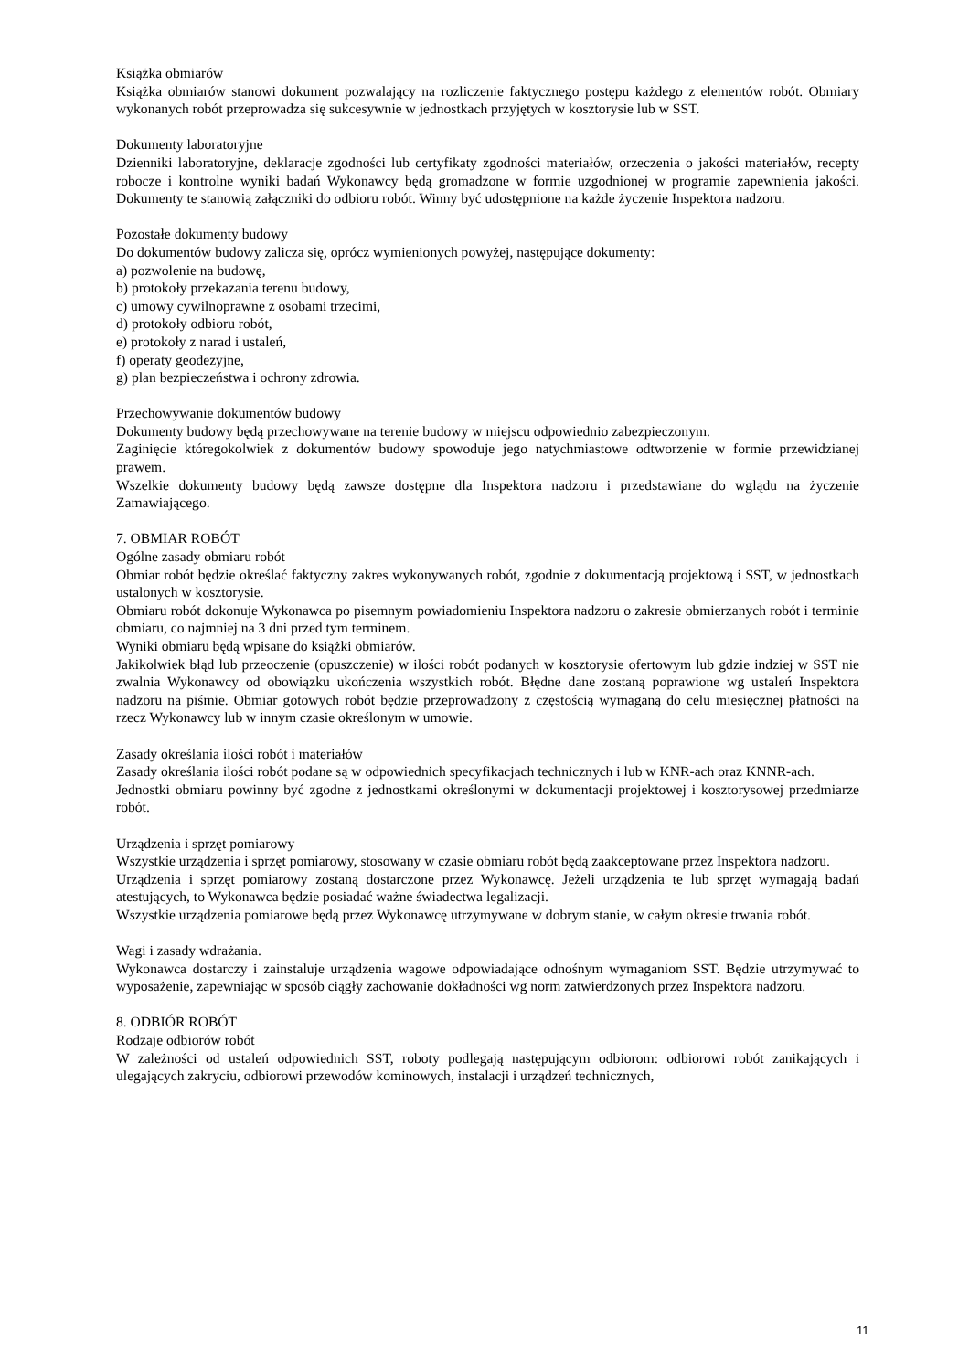Książka obmiarów
Książka obmiarów stanowi dokument pozwalający na rozliczenie faktycznego postępu każdego z elementów robót. Obmiary wykonanych robót przeprowadza się sukcesywnie w jednostkach przyjętych w kosztorysie lub w SST.
Dokumenty laboratoryjne
Dzienniki laboratoryjne, deklaracje zgodności lub certyfikaty zgodności materiałów, orzeczenia o jakości materiałów, recepty robocze i kontrolne wyniki badań Wykonawcy będą gromadzone w formie uzgodnionej w programie zapewnienia jakości. Dokumenty te stanowią załączniki do odbioru robót. Winny być udostępnione na każde życzenie Inspektora nadzoru.
Pozostałe dokumenty budowy
Do dokumentów budowy zalicza się, oprócz wymienionych powyżej, następujące dokumenty:
a) pozwolenie na budowę,
b) protokoły przekazania terenu budowy,
c) umowy cywilnoprawne z osobami trzecimi,
d) protokoły odbioru robót,
e) protokoły z narad i ustaleń,
f) operaty geodezyjne,
g) plan bezpieczeństwa i ochrony zdrowia.
Przechowywanie dokumentów budowy
Dokumenty budowy będą przechowywane na terenie budowy w miejscu odpowiednio zabezpieczonym.
Zaginięcie któregokolwiek z dokumentów budowy spowoduje jego natychmiastowe odtworzenie w formie przewidzianej prawem.
Wszelkie dokumenty budowy będą zawsze dostępne dla Inspektora nadzoru i przedstawiane do wglądu na życzenie Zamawiającego.
7. OBMIAR ROBÓT
Ogólne zasady obmiaru robót
Obmiar robót będzie określać faktyczny zakres wykonywanych robót, zgodnie z dokumentacją projektową i SST, w jednostkach ustalonych w kosztorysie.
Obmiaru robót dokonuje Wykonawca po pisemnym powiadomieniu Inspektora nadzoru o zakresie obmierzanych robót i terminie obmiaru, co najmniej na 3 dni przed tym terminem.
Wyniki obmiaru będą wpisane do książki obmiarów.
Jakikolwiek błąd lub przeoczenie (opuszczenie) w ilości robót podanych w kosztorysie ofertowym lub gdzie indziej w SST nie zwalnia Wykonawcy od obowiązku ukończenia wszystkich robót. Błędne dane zostaną poprawione wg ustaleń Inspektora nadzoru na piśmie. Obmiar gotowych robót będzie przeprowadzony z częstością wymaganą do celu miesięcznej płatności na rzecz Wykonawcy lub w innym czasie określonym w umowie.
Zasady określania ilości robót i materiałów
Zasady określania ilości robót podane są w odpowiednich specyfikacjach technicznych i lub w KNR-ach oraz KNNR-ach.
Jednostki obmiaru powinny być zgodne z jednostkami określonymi w dokumentacji projektowej i kosztorysowej przedmiarze robót.
Urządzenia i sprzęt pomiarowy
Wszystkie urządzenia i sprzęt pomiarowy, stosowany w czasie obmiaru robót będą zaakceptowane przez Inspektora nadzoru.
Urządzenia i sprzęt pomiarowy zostaną dostarczone przez Wykonawcę. Jeżeli urządzenia te lub sprzęt wymagają badań atestujących, to Wykonawca będzie posiadać ważne świadectwa legalizacji.
Wszystkie urządzenia pomiarowe będą przez Wykonawcę utrzymywane w dobrym stanie, w całym okresie trwania robót.
Wagi i zasady wdrażania.
Wykonawca dostarczy i zainstaluje urządzenia wagowe odpowiadające odnośnym wymaganiom SST. Będzie utrzymywać to wyposażenie, zapewniając w sposób ciągły zachowanie dokładności wg norm zatwierdzonych przez Inspektora nadzoru.
8. ODBIÓR ROBÓT
Rodzaje odbiorów robót
W zależności od ustaleń odpowiednich SST, roboty podlegają następującym odbiorom: odbiorowi robót zanikających i ulegających zakryciu, odbiorowi przewodów kominowych, instalacji i urządzeń technicznych,
11